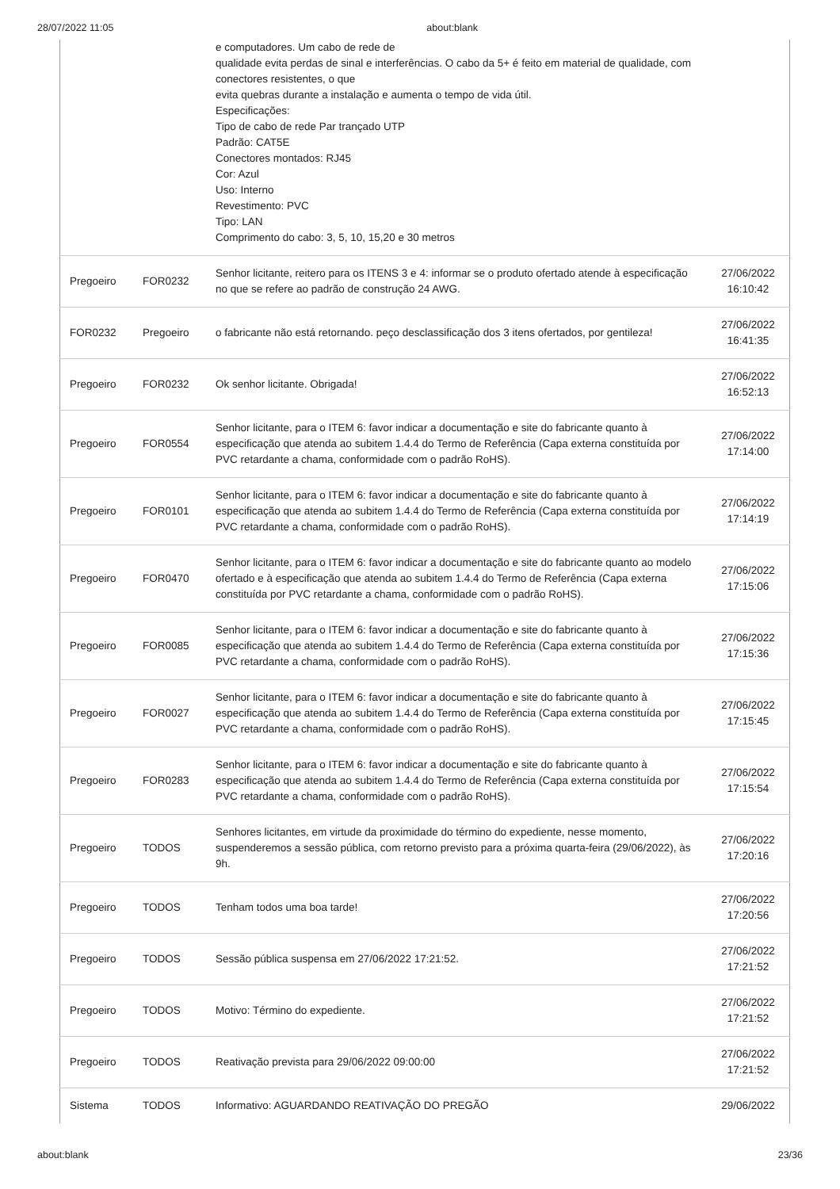28/07/2022 11:05 about:blank
| | | e computadores. Um cabo de rede de qualidade evita perdas de sinal e interferências. O cabo da 5+ é feito em material de qualidade, com conectores resistentes, o que evita quebras durante a instalação e aumenta o tempo de vida útil. Especificações: Tipo de cabo de rede Par trançado UTP Padrão: CAT5E Conectores montados: RJ45 Cor: Azul Uso: Interno Revestimento: PVC Tipo: LAN Comprimento do cabo: 3, 5, 10, 15,20 e 30 metros | |
| Pregoeiro | FOR0232 | Senhor licitante, reitero para os ITENS 3 e 4: informar se o produto ofertado atende à especificação no que se refere ao padrão de construção 24 AWG. | 27/06/2022 16:10:42 |
| FOR0232 | Pregoeiro | o fabricante não está retornando. peço desclassificação dos 3 itens ofertados, por gentileza! | 27/06/2022 16:41:35 |
| Pregoeiro | FOR0232 | Ok senhor licitante. Obrigada! | 27/06/2022 16:52:13 |
| Pregoeiro | FOR0554 | Senhor licitante, para o ITEM 6: favor indicar a documentação e site do fabricante quanto à especificação que atenda ao subitem 1.4.4 do Termo de Referência (Capa externa constituída por PVC retardante a chama, conformidade com o padrão RoHS). | 27/06/2022 17:14:00 |
| Pregoeiro | FOR0101 | Senhor licitante, para o ITEM 6: favor indicar a documentação e site do fabricante quanto à especificação que atenda ao subitem 1.4.4 do Termo de Referência (Capa externa constituída por PVC retardante a chama, conformidade com o padrão RoHS). | 27/06/2022 17:14:19 |
| Pregoeiro | FOR0470 | Senhor licitante, para o ITEM 6: favor indicar a documentação e site do fabricante quanto ao modelo ofertado e à especificação que atenda ao subitem 1.4.4 do Termo de Referência (Capa externa constituída por PVC retardante a chama, conformidade com o padrão RoHS). | 27/06/2022 17:15:06 |
| Pregoeiro | FOR0085 | Senhor licitante, para o ITEM 6: favor indicar a documentação e site do fabricante quanto à especificação que atenda ao subitem 1.4.4 do Termo de Referência (Capa externa constituída por PVC retardante a chama, conformidade com o padrão RoHS). | 27/06/2022 17:15:36 |
| Pregoeiro | FOR0027 | Senhor licitante, para o ITEM 6: favor indicar a documentação e site do fabricante quanto à especificação que atenda ao subitem 1.4.4 do Termo de Referência (Capa externa constituída por PVC retardante a chama, conformidade com o padrão RoHS). | 27/06/2022 17:15:45 |
| Pregoeiro | FOR0283 | Senhor licitante, para o ITEM 6: favor indicar a documentação e site do fabricante quanto à especificação que atenda ao subitem 1.4.4 do Termo de Referência (Capa externa constituída por PVC retardante a chama, conformidade com o padrão RoHS). | 27/06/2022 17:15:54 |
| Pregoeiro | TODOS | Senhores licitantes, em virtude da proximidade do término do expediente, nesse momento, suspenderemos a sessão pública, com retorno previsto para a próxima quarta-feira (29/06/2022), às 9h. | 27/06/2022 17:20:16 |
| Pregoeiro | TODOS | Tenham todos uma boa tarde! | 27/06/2022 17:20:56 |
| Pregoeiro | TODOS | Sessão pública suspensa em 27/06/2022 17:21:52. | 27/06/2022 17:21:52 |
| Pregoeiro | TODOS | Motivo: Término do expediente. | 27/06/2022 17:21:52 |
| Pregoeiro | TODOS | Reativação prevista para 29/06/2022 09:00:00 | 27/06/2022 17:21:52 |
| Sistema | TODOS | Informativo: AGUARDANDO REATIVAÇÃO DO PREGÃO | 29/06/2022 |
about:blank 23/36